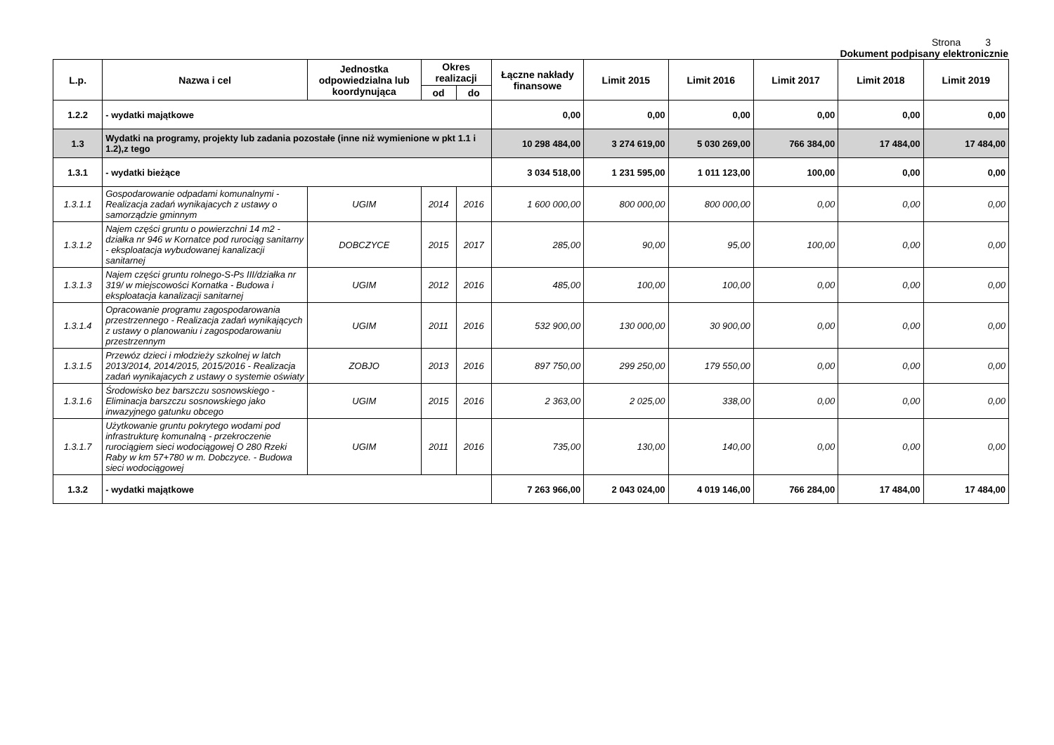Strona 3
Dokument podpisany elektronicznie
| L.p. | Nazwa i cel | Jednostka odpowiedzialna lub koordynująca | Okres realizacji | | Łączne nakłady finansowe | Limit 2015 | Limit 2016 | Limit 2017 | Limit 2018 | Limit 2019 |
| --- | --- | --- | --- | --- | --- | --- | --- | --- | --- | --- |
| | | | od | do | | | | | | |
| 1.2.2 | - wydatki majątkowe | | | | 0,00 | 0,00 | 0,00 | 0,00 | 0,00 | 0,00 |
| 1.3 | Wydatki na programy, projekty lub zadania pozostałe (inne niż wymienione w pkt 1.1 i 1.2),z tego | | | | 10 298 484,00 | 3 274 619,00 | 5 030 269,00 | 766 384,00 | 17 484,00 | 17 484,00 |
| 1.3.1 | - wydatki bieżące | | | | 3 034 518,00 | 1 231 595,00 | 1 011 123,00 | 100,00 | 0,00 | 0,00 |
| 1.3.1.1 | Gospodarowanie odpadami komunalnymi - Realizacja zadań wynikajacych z ustawy o samorządzie gminnym | UGIM | 2014 | 2016 | 1 600 000,00 | 800 000,00 | 800 000,00 | 0,00 | 0,00 | 0,00 |
| 1.3.1.2 | Najem części gruntu o powierzchni 14 m2 - działka nr 946 w Kornatce pod rurociąg sanitarny - eksploatacja wybudowanej kanalizacji sanitarnej | DOBCZYCE | 2015 | 2017 | 285,00 | 90,00 | 95,00 | 100,00 | 0,00 | 0,00 |
| 1.3.1.3 | Najem części gruntu rolnego-S-Ps III/działka nr 319/ w miejscowości Kornatka - Budowa i eksploatacja kanalizacji sanitarnej | UGIM | 2012 | 2016 | 485,00 | 100,00 | 100,00 | 0,00 | 0,00 | 0,00 |
| 1.3.1.4 | Opracowanie programu zagospodarowania przestrzennego - Realizacja zadań wynikających z ustawy o planowaniu i zagospodarowaniu przestrzennym | UGIM | 2011 | 2016 | 532 900,00 | 130 000,00 | 30 900,00 | 0,00 | 0,00 | 0,00 |
| 1.3.1.5 | Przewóz dzieci i młodzieży szkolnej w latch 2013/2014, 2014/2015, 2015/2016 - Realizacja zadań wynikajacych z ustawy o systemie oświaty | ZOBJO | 2013 | 2016 | 897 750,00 | 299 250,00 | 179 550,00 | 0,00 | 0,00 | 0,00 |
| 1.3.1.6 | Środowisko bez barszczu sosnowskiego - Eliminacja barszczu sosnowskiego jako inwazyjnego gatunku obcego | UGIM | 2015 | 2016 | 2 363,00 | 2 025,00 | 338,00 | 0,00 | 0,00 | 0,00 |
| 1.3.1.7 | Użytkowanie gruntu pokrytego wodami pod infrastrukturę komunalną - przekroczenie rurociągiem sieci wodociągowej O 280 Rzeki Raby w km 57+780 w m. Dobczyce. - Budowa sieci wodociągowej | UGIM | 2011 | 2016 | 735,00 | 130,00 | 140,00 | 0,00 | 0,00 | 0,00 |
| 1.3.2 | - wydatki majątkowe | | | | 7 263 966,00 | 2 043 024,00 | 4 019 146,00 | 766 284,00 | 17 484,00 | 17 484,00 |